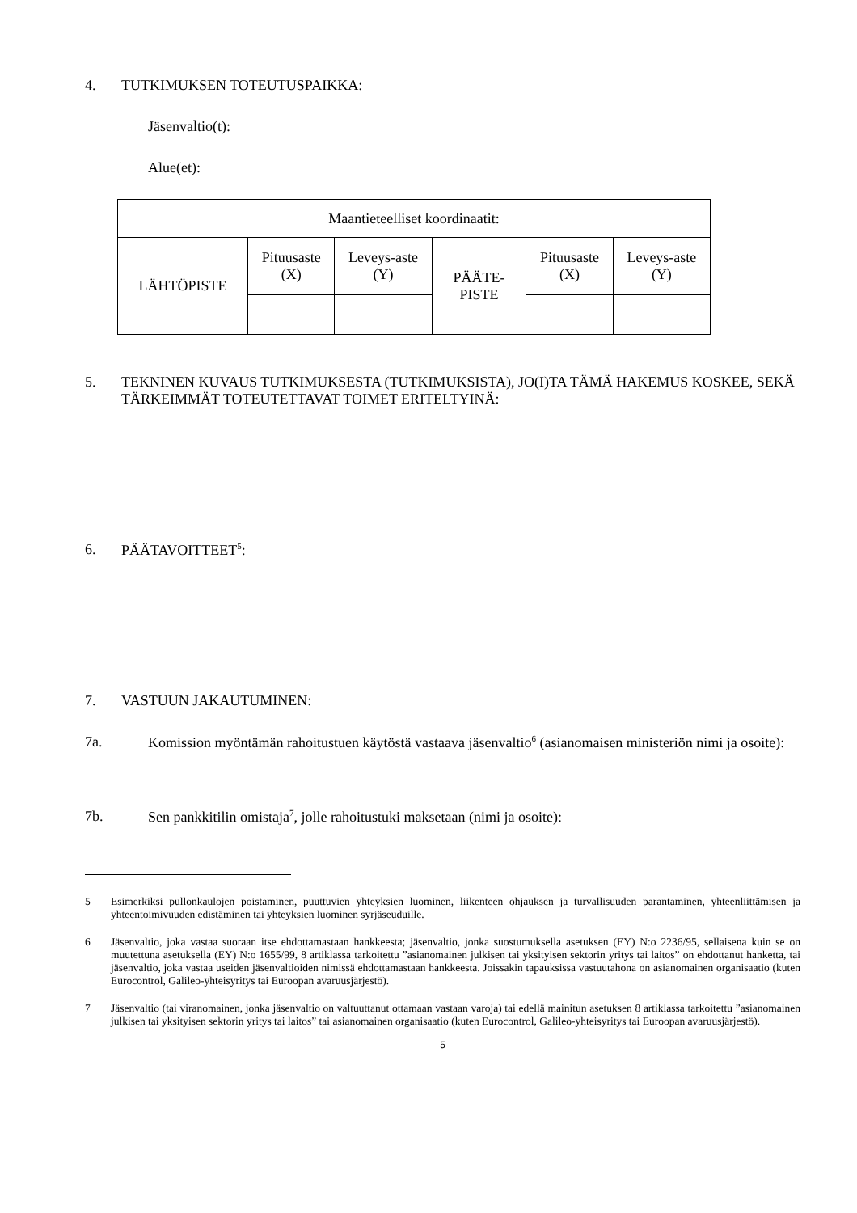4. TUTKIMUKSEN TOTEUTUSPAIKKA:
Jäsenvaltio(t):
Alue(et):
| Maantieteelliset koordinaatit: | | | | | |
| LÄHTÖPISTE | Pituusaste (X) | Leveys-aste (Y) | PÄÄTE-PISTE | Pituusaste (X) | Leveys-aste (Y) |
5. TEKNINEN KUVAUS TUTKIMUKSESTA (TUTKIMUKSISTA), JO(I)TA TÄMÄ HAKEMUS KOSKEE, SEKÄ TÄRKEIMMÄT TOTEUTETTAVAT TOIMET ERITELTYINÄ:
6. PÄÄTAVOITTEET<sup>5</sup>:
7. VASTUUN JAKAUTUMINEN:
7a. Komission myöntämän rahoitustuen käytöstä vastaava jäsenvaltio<sup>6</sup> (asianomaisen ministeriön nimi ja osoite):
7b. Sen pankkitilin omistaja<sup>7</sup>, jolle rahoitustuki maksetaan (nimi ja osoite):
5 Esimerkiksi pullonkaulojen poistaminen, puuttuvien yhteyksien luominen, liikenteen ohjauksen ja turvallisuuden parantaminen, yhteenliittämisen ja yhteentoimivuuden edistäminen tai yhteyksien luominen syrjäseuduille.
6 Jäsenvaltio, joka vastaa suoraan itse ehdottamastaan hankkeesta; jäsenvaltio, jonka suostumuksella asetuksen (EY) N:o 2236/95, sellaisena kuin se on muutettuna asetuksella (EY) N:o 1655/99, 8 artiklassa tarkoitettu ”asianomainen julkisen tai yksityisen sektorin yritys tai laitos” on ehdottanut hanketta, tai jäsenvaltio, joka vastaa useiden jäsenvaltioiden nimissä ehdottamastaan hankkeesta. Joissakin tapauksissa vastuutahona on asianomainen organisaatio (kuten Eurocontrol, Galileo-yhteisyritys tai Euroopan avaruusjärjestö).
7 Jäsenvaltio (tai viranomainen, jonka jäsenvaltio on valtuuttanut ottamaan vastaan varoja) tai edellä mainitun asetuksen 8 artiklassa tarkoitettu ”asianomainen julkisen tai yksityisen sektorin yritys tai laitos” tai asianomainen organisaatio (kuten Eurocontrol, Galileo-yhteisyritys tai Euroopan avaruusjärjestö).
5